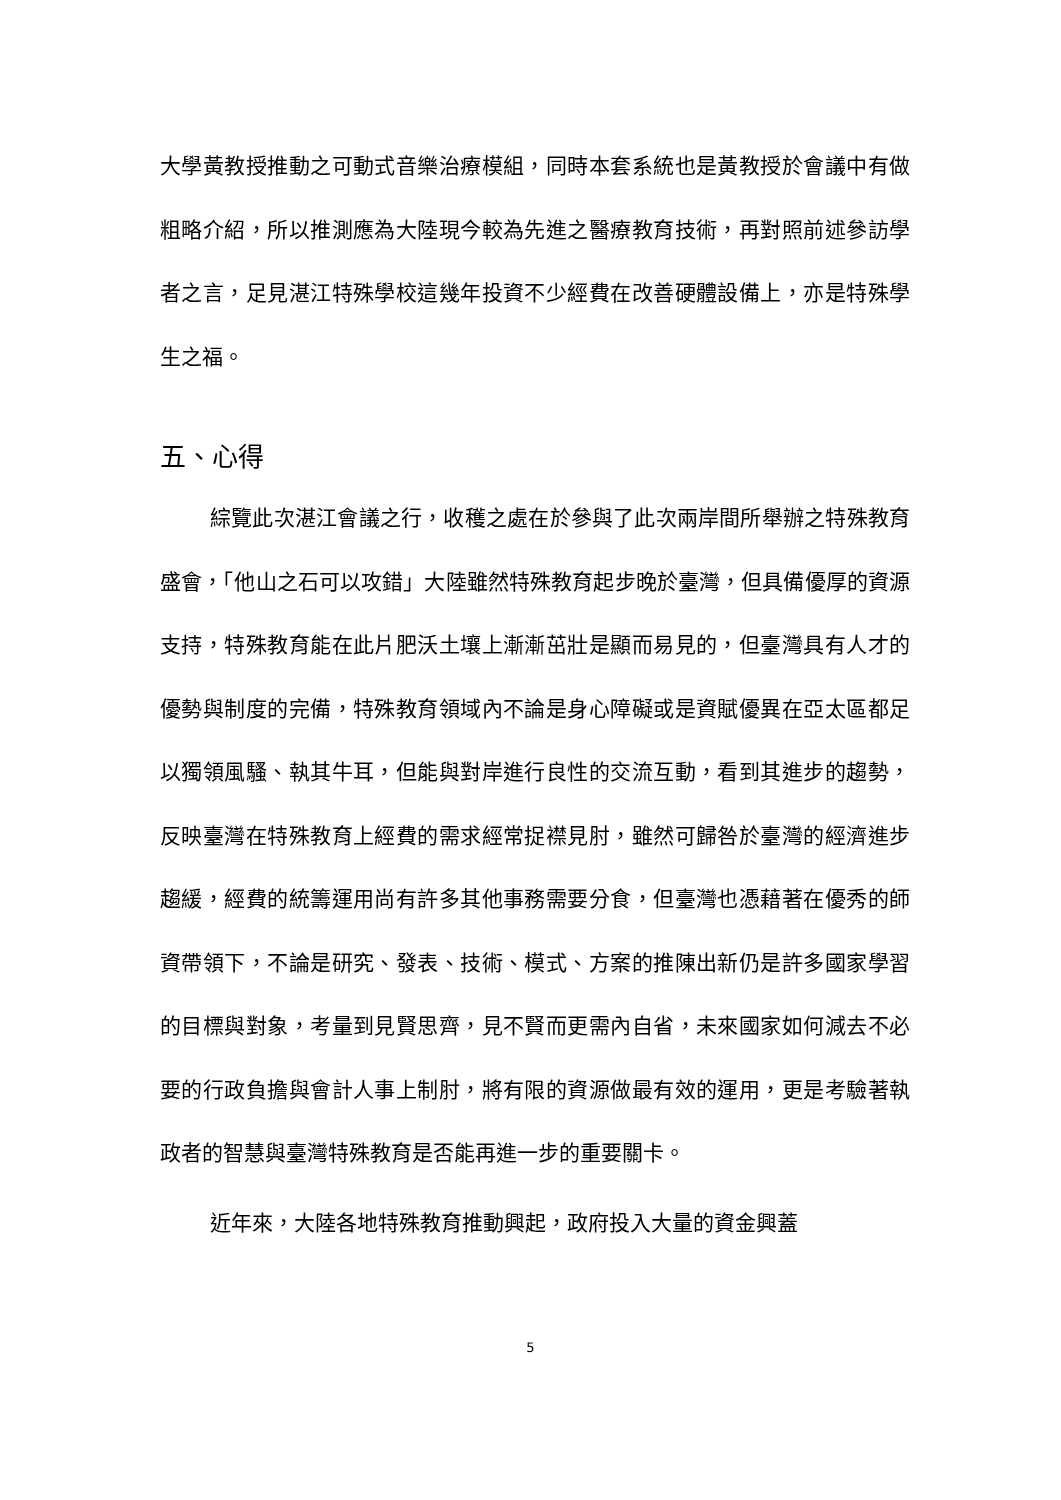大學黃教授推動之可動式音樂治療模組，同時本套系統也是黃教授於會議中有做粗略介紹，所以推測應為大陸現今較為先進之醫療教育技術，再對照前述參訪學者之言，足見湛江特殊學校這幾年投資不少經費在改善硬體設備上，亦是特殊學生之福。
五、心得
綜覽此次湛江會議之行，收穫之處在於參與了此次兩岸間所舉辦之特殊教育盛會，「他山之石可以攻錯」大陸雖然特殊教育起步晚於臺灣，但具備優厚的資源支持，特殊教育能在此片肥沃土壤上漸漸茁壯是顯而易見的，但臺灣具有人才的優勢與制度的完備，特殊教育領域內不論是身心障礙或是資賦優異在亞太區都足以獨領風騷、執其牛耳，但能與對岸進行良性的交流互動，看到其進步的趨勢，反映臺灣在特殊教育上經費的需求經常捉襟見肘，雖然可歸咎於臺灣的經濟進步趨緩，經費的統籌運用尚有許多其他事務需要分食，但臺灣也憑藉著在優秀的師資帶領下，不論是研究、發表、技術、模式、方案的推陳出新仍是許多國家學習的目標與對象，考量到見賢思齊，見不賢而更需內自省，未來國家如何減去不必要的行政負擔與會計人事上制肘，將有限的資源做最有效的運用，更是考驗著執政者的智慧與臺灣特殊教育是否能再進一步的重要關卡。
近年來，大陸各地特殊教育推動興起，政府投入大量的資金興蓋
5